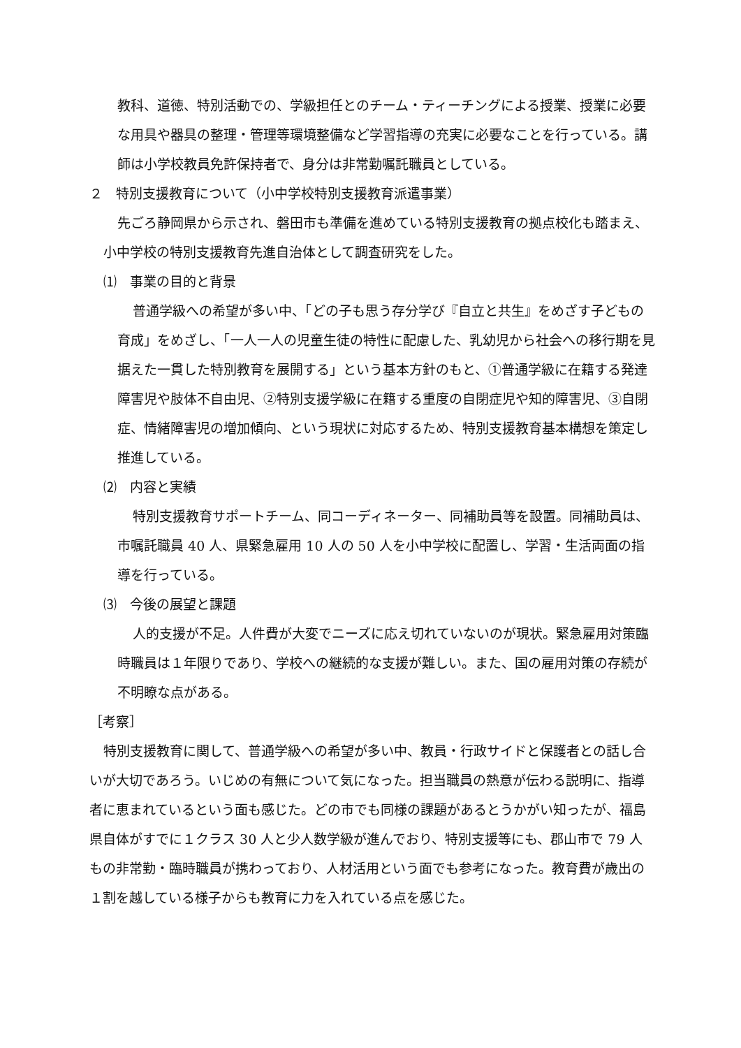教科、道徳、特別活動での、学級担任とのチーム・ティーチングによる授業、授業に必要な用具や器具の整理・管理等環境整備など学習指導の充実に必要なことを行っている。講師は小学校教員免許保持者で、身分は非常勤嘱託職員としている。
２　特別支援教育について（小中学校特別支援教育派遣事業）
先ごろ静岡県から示され、磐田市も準備を進めている特別支援教育の拠点校化も踏まえ、小中学校の特別支援教育先進自治体として調査研究をした。
⑴　事業の目的と背景
普通学級への希望が多い中、「どの子も思う存分学び『自立と共生』をめざす子どもの育成」をめざし、「一人一人の児童生徒の特性に配慮した、乳幼児から社会への移行期を見据えた一貫した特別教育を展開する」という基本方針のもと、①普通学級に在籍する発達障害児や肢体不自由児、②特別支援学級に在籍する重度の自閉症児や知的障害児、③自閉症、情緒障害児の増加傾向、という現状に対応するため、特別支援教育基本構想を策定し推進している。
⑵　内容と実績
特別支援教育サポートチーム、同コーディネーター、同補助員等を設置。同補助員は、市嘱託職員 40 人、県緊急雇用 10 人の 50 人を小中学校に配置し、学習・生活両面の指導を行っている。
⑶　今後の展望と課題
人的支援が不足。人件費が大変でニーズに応え切れていないのが現状。緊急雇用対策臨時職員は１年限りであり、学校への継続的な支援が難しい。また、国の雇用対策の存続が不明瞭な点がある。
［考察］
特別支援教育に関して、普通学級への希望が多い中、教員・行政サイドと保護者との話し合いが大切であろう。いじめの有無について気になった。担当職員の熱意が伝わる説明に、指導者に恵まれているという面も感じた。どの市でも同様の課題があるとうかがい知ったが、福島県自体がすでに１クラス 30 人と少人数学級が進んでおり、特別支援等にも、郡山市で 79 人もの非常勤・臨時職員が携わっており、人材活用という面でも参考になった。教育費が歳出の１割を越している様子からも教育に力を入れている点を感じた。